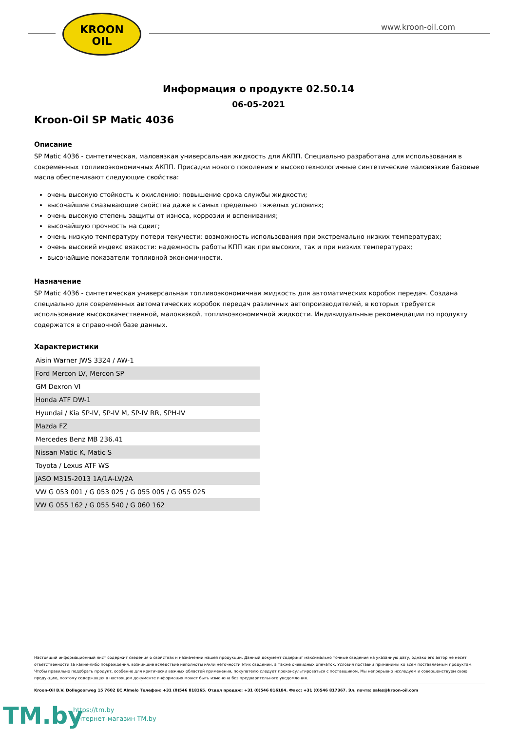KROON
OIL
www.kroon-oil.com
Информация о продукте 02.50.14
06-05-2021
Kroon-Oil SP Matic 4036
Описание
SP Matic 4036 - синтетическая, маловязкая универсальная жидкость для АКПП. Специально разработана для использования в современных топливоэкономичных АКПП. Присадки нового поколения и высокотехнологичные синтетические маловязкие базовые масла обеспечивают следующие свойства:
очень высокую стойкость к окислению: повышение срока службы жидкости;
высочайшие смазывающие свойства даже в самых предельно тяжелых условиях;
очень высокую степень защиты от износа, коррозии и вспенивания;
высочайшую прочность на сдвиг;
очень низкую температуру потери текучести: возможность использования при экстремально низких температурах;
очень высокий индекс вязкости: надежность работы КПП как при высоких, так и при низких температурах;
высочайшие показатели топливной экономичности.
Назначение
SP Matic 4036 - синтетическая универсальная топливоэкономичная жидкость для автоматических коробок передач. Создана специально для современных автоматических коробок передач различных автопроизводителей, в которых требуется использование высококачественной, маловязкой, топливоэкономичной жидкости. Индивидуальные рекомендации по продукту содержатся в справочной базе данных.
Характеристики
| Aisin Warner JWS 3324 / AW-1 |
| Ford Mercon LV, Mercon SP |
| GM Dexron VI |
| Honda ATF DW-1 |
| Hyundai / Kia SP-IV, SP-IV M, SP-IV RR, SPH-IV |
| Mazda FZ |
| Mercedes Benz MB 236.41 |
| Nissan Matic K, Matic S |
| Toyota / Lexus ATF WS |
| JASO M315-2013 1A/1A-LV/2A |
| VW G 053 001 / G 053 025 / G 055 005 / G 055 025 |
| VW G 055 162 / G 055 540 / G 060 162 |
Настоящий информационный лист содержит сведения о свойствах и назначении нашей продукции. Данный документ содержит максимально точные сведения на указанную дату, однако его автор не несет ответственности за какие-либо повреждения, возникшие вследствие неполноты и/или неточности этих сведений, а также очевидных опечаток. Условия поставки применимы ко всем поставляемым продуктам. Чтобы правильно подобрать продукт, особенно для критически важных областей применения, покупателю следует проконсультироваться с поставщиком. Мы непрерывно исследуем и совершенствуем свою продукцию, поэтому содержащая в настоящем документе информация может быть изменена без предварительного уведомления.
Kroon-Oil B.V. Dollegoorweg 15 7602 EC Almelo Телефон: +31 (0)546 818165. Отдел продаж: +31 (0)546 816184. Факс: +31 (0)546 817367. Эл. почта: sales@kroon-oil.com
TM.by
https://tm.by
Интернет-магазин TM.by